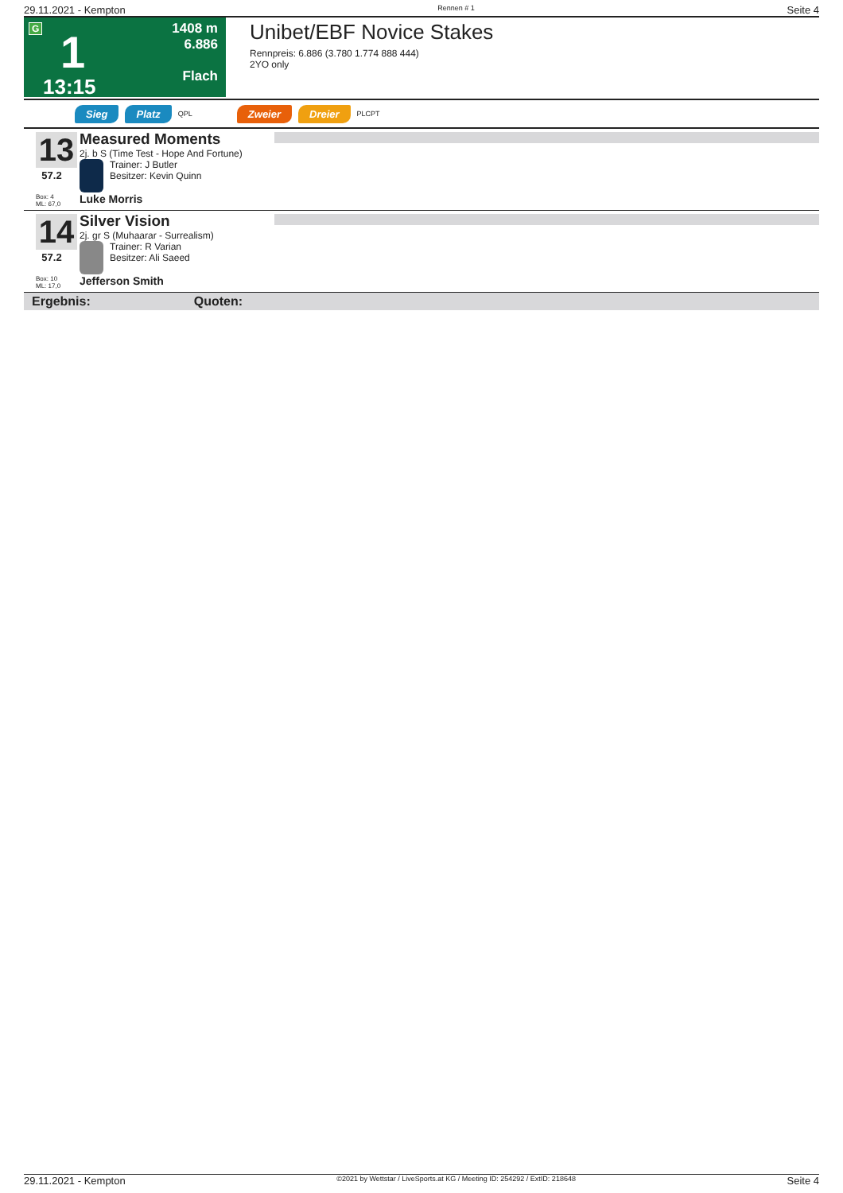29.11.2021 - Kempton Rennen # 1 Seite 4
G
1
13:15
1408 m
6.886
Flach
Unibet/EBF Novice Stakes
Rennpreis: 6.886 (3.780 1.774 888 444)
2YO only
Sieg Platz QPL Zweier Dreier PLCPT
13
57.2
Box: 4
ML: 67,0
Measured Moments
2j. b S (Time Test - Hope And Fortune)
Trainer: J Butler
Besitzer: Kevin Quinn
Luke Morris
14
57.2
Box: 10
ML: 17,0
Silver Vision
2j. gr S (Muhaarar - Surrealism)
Trainer: R Varian
Besitzer: Ali Saeed
Jefferson Smith
Ergebnis: Quoten:
29.11.2021 - Kempton ©2021 by Wettstar / LiveSports.at KG / Meeting ID: 254292 / ExtID: 218648 Seite 4